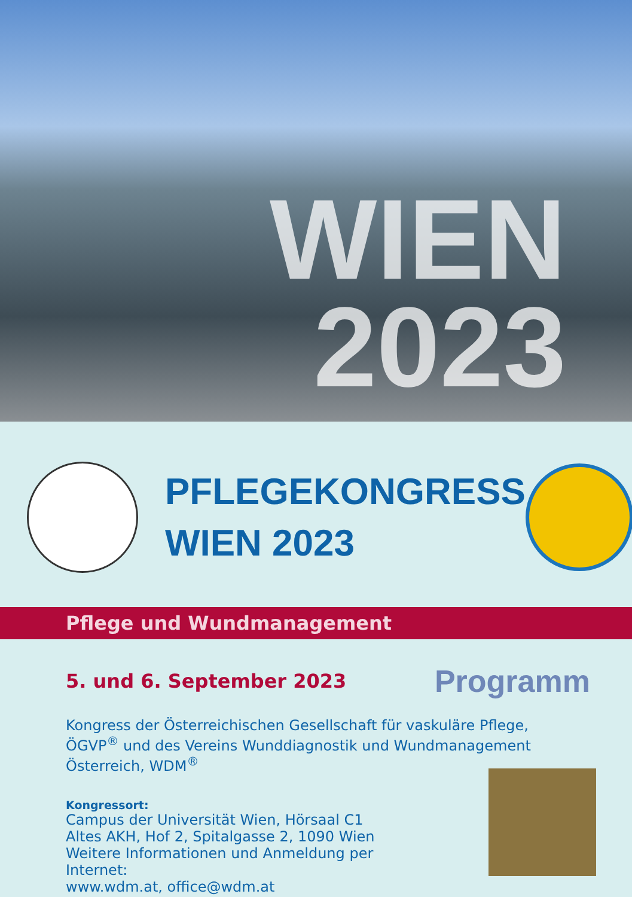WIEN
2023
PFLEGEKONGRESS
WIEN 2023
Pflege und Wundmanagement
5. und 6. September 2023
Programm
Kongress der Österreichischen Gesellschaft für vaskuläre Pflege, ÖGVP<sup>®</sup> und des Vereins Wunddiagnostik und Wundmanagement Österreich, WDM<sup>®</sup>
Kongressort:
Campus der Universität Wien, Hörsaal C1
Altes AKH, Hof 2, Spitalgasse 2, 1090 Wien
Weitere Informationen und Anmeldung per Internet:
www.wdm.at, office@wdm.at